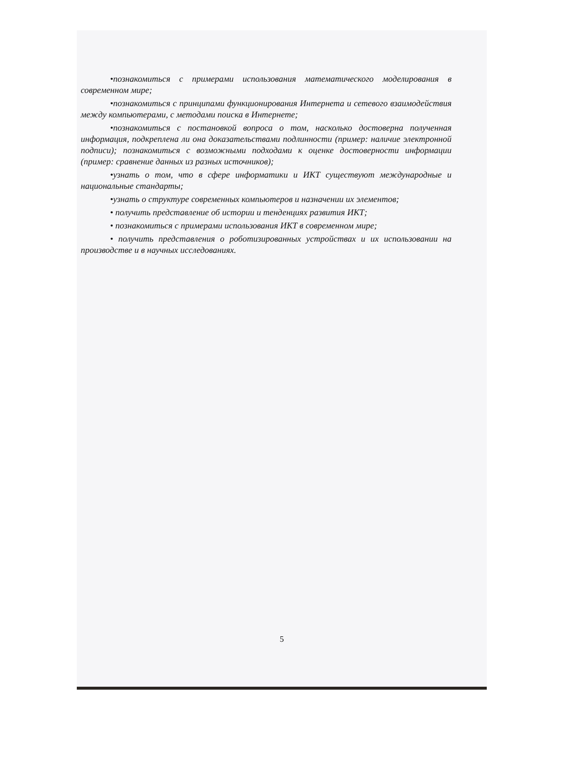•познакомиться с примерами использования математического моделирования в современном мире;
•познакомиться с принципами функционирования Интернета и сетевого взаимодействия между компьютерами, с методами поиска в Интернете;
•познакомиться с постановкой вопроса о том, насколько достоверна полученная информация, подкреплена ли она доказательствами подлинности (пример: наличие электронной подписи); познакомиться с возможными подходами к оценке достоверности информации (пример: сравнение данных из разных источников);
•узнать о том, что в сфере информатики и ИКТ существуют международные и национальные стандарты;
•узнать о структуре современных компьютеров и назначении их элементов;
• получить представление об истории и тенденциях развития ИКТ;
• познакомиться с примерами использования ИКТ в современном мире;
• получить представления о роботизированных устройствах и их использовании на производстве и в научных исследованиях.
5